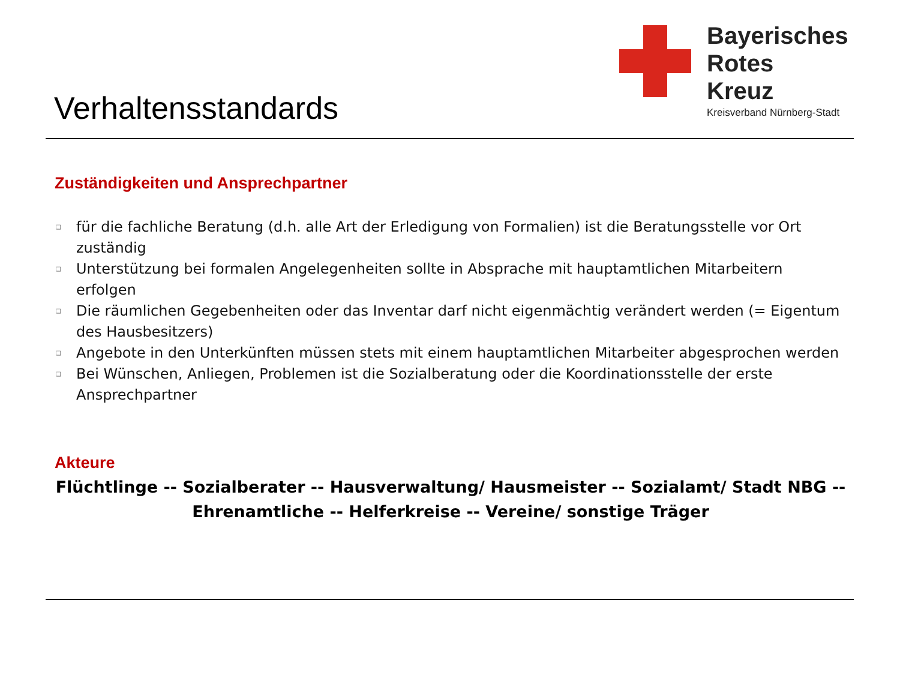Bayerisches
Rotes
Kreuz
Kreisverband Nürnberg-Stadt
Verhaltensstandards
Zuständigkeiten und Ansprechpartner
❑ für die fachliche Beratung (d.h. alle Art der Erledigung von Formalien) ist die Beratungsstelle vor Ort zuständig
❑ Unterstützung bei formalen Angelegenheiten sollte in Absprache mit hauptamtlichen Mitarbeitern erfolgen
❑ Die räumlichen Gegebenheiten oder das Inventar darf nicht eigenmächtig verändert werden (= Eigentum des Hausbesitzers)
❑ Angebote in den Unterkünften müssen stets mit einem hauptamtlichen Mitarbeiter abgesprochen werden
❑ Bei Wünschen, Anliegen, Problemen ist die Sozialberatung oder die Koordinationsstelle der erste Ansprechpartner
Akteure
Flüchtlinge -- Sozialberater -- Hausverwaltung/ Hausmeister -- Sozialamt/ Stadt NBG --
Ehrenamtliche -- Helferkreise -- Vereine/ sonstige Träger